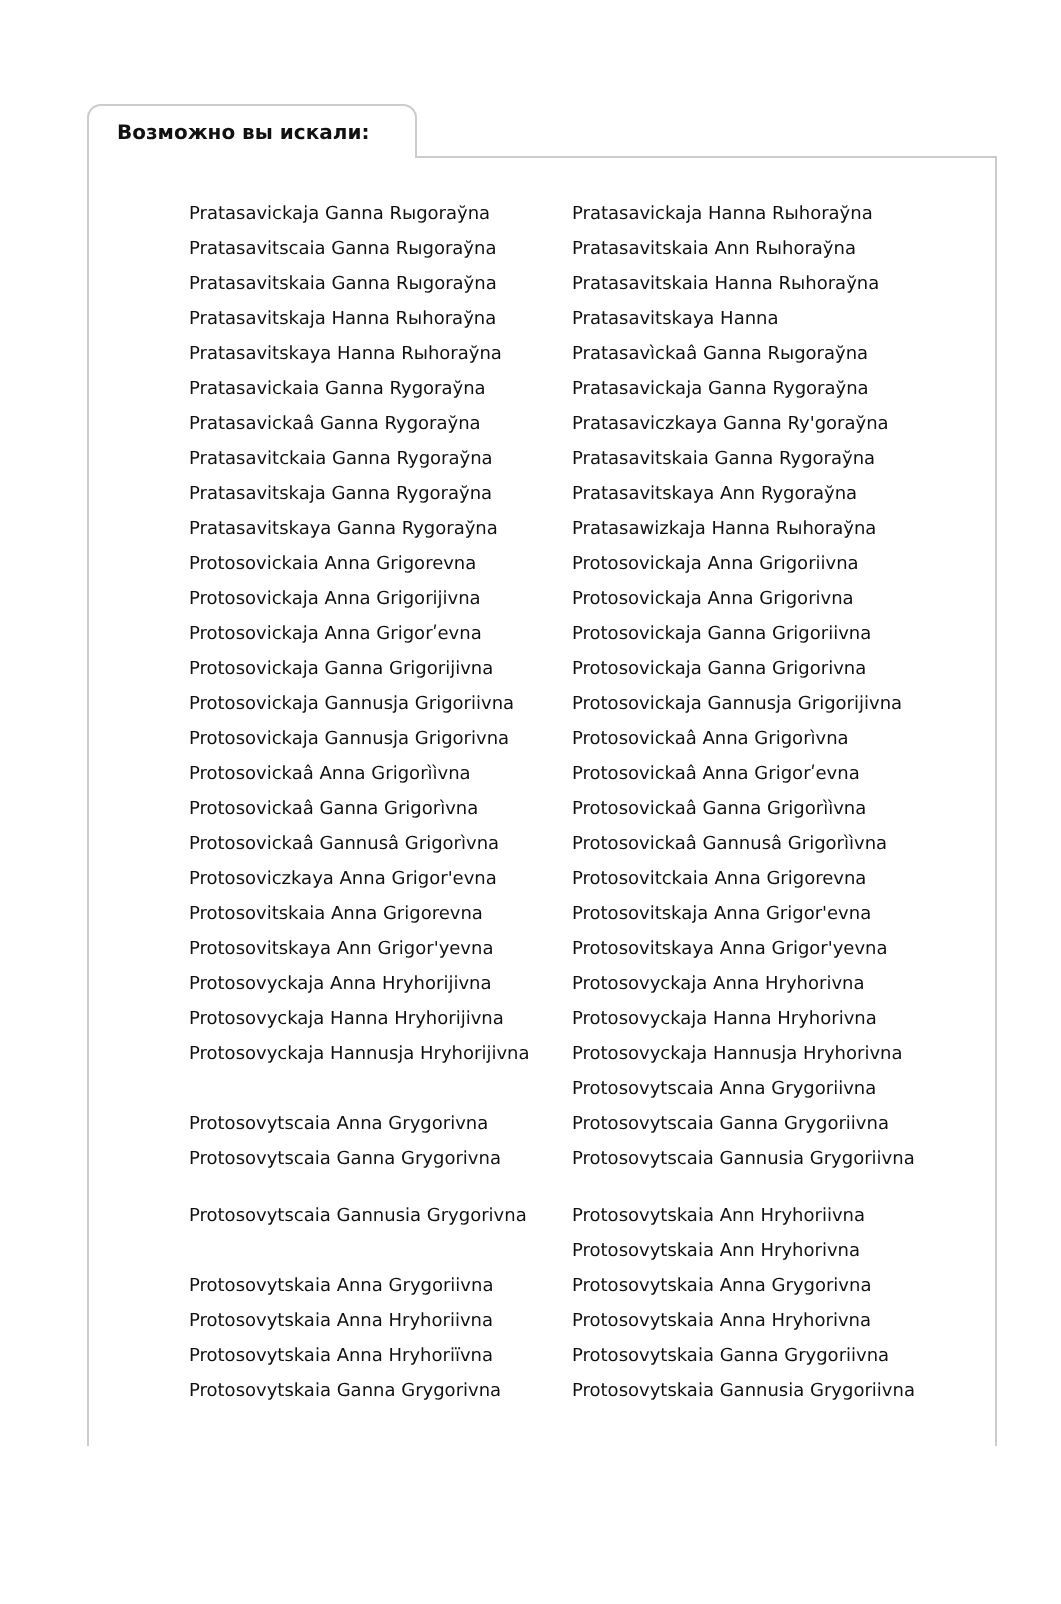Возможно вы искали:
| Pratasavickaja Ganna Rыgoraўna | Pratasavickaja Hanna Rыhoraўna |
| Pratasavitscaia Ganna Rыgoraўna | Pratasavitskaia Ann Rыhoraўna |
| Pratasavitskaia Ganna Rыgoraўna | Pratasavitskaia Hanna Rыhoraўna |
| Pratasavitskaja Hanna Rыhoraўna | Pratasavitskaya Hanna |
| Pratasavitskaya Hanna Rыhoraўna | Pratasavìckaâ Ganna Rыgoraўna |
| Pratasavickaia Ganna Rygoraўna | Pratasavickaja Ganna Rygoraўna |
| Pratasavickaâ Ganna Rygoraўna | Pratasaviczkaya Ganna Ry'goraўna |
| Pratasavitckaia Ganna Rygoraўna | Pratasavitskaia Ganna Rygoraўna |
| Pratasavitskaja Ganna Rygoraўna | Pratasavitskaya Ann Rygoraўna |
| Pratasavitskaya Ganna Rygoraўna | Pratasawizkaja Hanna Rыhoraўna |
| Protosovickaia Anna Grigorevna | Protosovickaja Anna Grigoriivna |
| Protosovickaja Anna Grigorijivna | Protosovickaja Anna Grigorivna |
| Protosovickaja Anna Grigorʹevna | Protosovickaja Ganna Grigoriivna |
| Protosovickaja Ganna Grigorijivna | Protosovickaja Ganna Grigorivna |
| Protosovickaja Gannusja Grigoriivna | Protosovickaja Gannusja Grigorijivna |
| Protosovickaja Gannusja Grigorivna | Protosovickaâ Anna Grigorìvna |
| Protosovickaâ Anna Grigorììvna | Protosovickaâ Anna Grigorʹevna |
| Protosovickaâ Ganna Grigorìvna | Protosovickaâ Ganna Grigorììvna |
| Protosovickaâ Gannusâ Grigorìvna | Protosovickaâ Gannusâ Grigorììvna |
| Protosoviczkaya Anna Grigor'evna | Protosovitckaia Anna Grigorevna |
| Protosovitskaia Anna Grigorevna | Protosovitskaja Anna Grigor'evna |
| Protosovitskaya Ann Grigor'yevna | Protosovitskaya Anna Grigor'yevna |
| Protosovyckaja Anna Hryhorijivna | Protosovyckaja Anna Hryhorivna |
| Protosovyckaja Hanna Hryhorijivna | Protosovyckaja Hanna Hryhorivna |
| Protosovyckaja Hannusja Hryhorijivna | Protosovyckaja Hannusja Hryhorivna |
| | Protosovytscaia Anna Grygoriivna |
| Protosovytscaia Anna Grygorivna | Protosovytscaia Ganna Grygoriivna |
| Protosovytscaia Ganna Grygorivna | Protosovytscaia Gannusia Grygoriivna |
| Protosovytscaia Gannusia Grygorivna | Protosovytskaia Ann Hryhoriivna |
| | Protosovytskaia Ann Hryhorivna |
| Protosovytskaia Anna Grygoriivna | Protosovytskaia Anna Grygorivna |
| Protosovytskaia Anna Hryhoriivna | Protosovytskaia Anna Hryhorivna |
| Protosovytskaia Anna Hryhoriïvna | Protosovytskaia Ganna Grygoriivna |
| Protosovytskaia Ganna Grygorivna | Protosovytskaia Gannusia Grygoriivna |